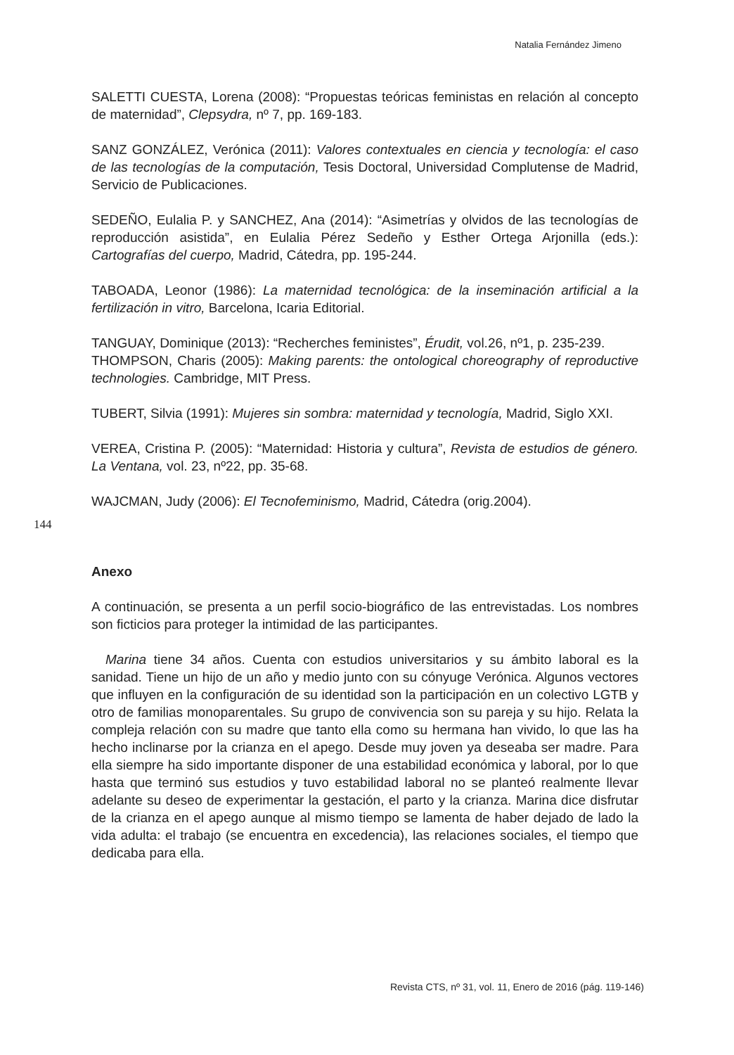Natalia Fernández Jimeno
144
SALETTI CUESTA, Lorena (2008): “Propuestas teóricas feministas en relación al concepto de maternidad”, Clepsydra, nº 7, pp. 169-183.
SANZ GONZÁLEZ, Verónica (2011): Valores contextuales en ciencia y tecnología: el caso de las tecnologías de la computación, Tesis Doctoral, Universidad Complutense de Madrid, Servicio de Publicaciones.
SEDEÑO, Eulalia P. y SANCHEZ, Ana (2014): “Asimetrías y olvidos de las tecnologías de reproducción asistida”, en Eulalia Pérez Sedeño y Esther Ortega Arjonilla (eds.): Cartografías del cuerpo, Madrid, Cátedra, pp. 195-244.
TABOADA, Leonor (1986): La maternidad tecnológica: de la inseminación artificial a la fertilización in vitro, Barcelona, Icaria Editorial.
TANGUAY, Dominique (2013): “Recherches feministes”, Érudit, vol.26, nº1, p. 235-239.
THOMPSON, Charis (2005): Making parents: the ontological choreography of reproductive technologies. Cambridge, MIT Press.
TUBERT, Silvia (1991): Mujeres sin sombra: maternidad y tecnología, Madrid, Siglo XXI.
VEREA, Cristina P. (2005): “Maternidad: Historia y cultura”, Revista de estudios de género. La Ventana, vol. 23, nº22, pp. 35-68.
WAJCMAN, Judy (2006): El Tecnofeminismo, Madrid, Cátedra (orig.2004).
Anexo
A continuación, se presenta a un perfil socio-biográfico de las entrevistadas. Los nombres son ficticios para proteger la intimidad de las participantes.
Marina tiene 34 años. Cuenta con estudios universitarios y su ámbito laboral es la sanidad. Tiene un hijo de un año y medio junto con su cónyuge Verónica. Algunos vectores que influyen en la configuración de su identidad son la participación en un colectivo LGTB y otro de familias monoparentales. Su grupo de convivencia son su pareja y su hijo. Relata la compleja relación con su madre que tanto ella como su hermana han vivido, lo que las ha hecho inclinarse por la crianza en el apego. Desde muy joven ya deseaba ser madre. Para ella siempre ha sido importante disponer de una estabilidad económica y laboral, por lo que hasta que terminó sus estudios y tuvo estabilidad laboral no se planteó realmente llevar adelante su deseo de experimentar la gestación, el parto y la crianza. Marina dice disfrutar de la crianza en el apego aunque al mismo tiempo se lamenta de haber dejado de lado la vida adulta: el trabajo (se encuentra en excedencia), las relaciones sociales, el tiempo que dedicaba para ella.
Revista CTS, nº 31, vol. 11, Enero de 2016 (pág. 119-146)